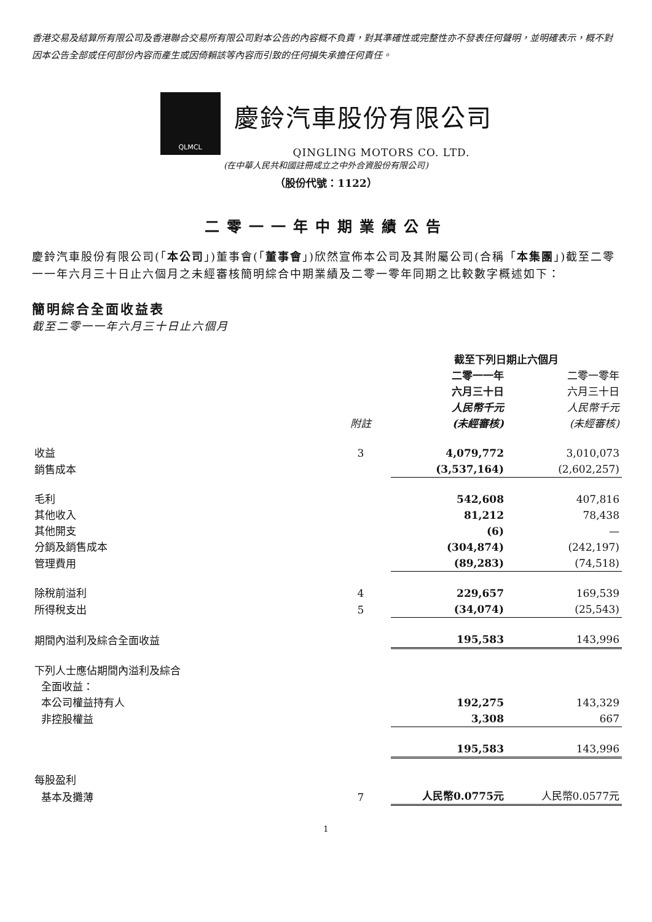香港交易及結算所有限公司及香港聯合交易所有限公司對本公告的內容概不負責，對其準確性或完整性亦不發表任何聲明，並明確表示，概不對因本公告全部或任何部份內容而產生或因倚賴該等內容而引致的任何損失承擔任何責任。
QLMCL
慶鈴汽車股份有限公司
QINGLING MOTORS CO. LTD.
(在中華人民共和國註冊成立之中外合資股份有限公司)
（股份代號：1122）
二零一一年中期業績公告
慶鈴汽車股份有限公司(「本公司」)董事會(「董事會」)欣然宣佈本公司及其附屬公司(合稱「本集團」)截至二零一一年六月三十日止六個月之未經審核簡明綜合中期業績及二零一零年同期之比較數字概述如下：
簡明綜合全面收益表
截至二零一一年六月三十日止六個月
| | | 截至下列日期止六個月 | |
| --- | --- | --- | --- |
| | 附註 | 二零一一年 六月三十日 人民幣千元 (未經審核) | 二零一零年 六月三十日 人民幣千元 (未經審核) |
| 收益 | 3 | 4,079,772 | 3,010,073 |
| 銷售成本 | | (3,537,164) | (2,602,257) |
| 毛利 | | 542,608 | 407,816 |
| 其他收入 | | 81,212 | 78,438 |
| 其他開支 | | (6) | — |
| 分銷及銷售成本 | | (304,874) | (242,197) |
| 管理費用 | | (89,283) | (74,518) |
| 除稅前溢利 | 4 | 229,657 | 169,539 |
| 所得稅支出 | 5 | (34,074) | (25,543) |
| 期間內溢利及綜合全面收益 | | 195,583 | 143,996 |
| 下列人士應佔期間內溢利及綜合 全面收益： | | | |
| 本公司權益持有人 | | 192,275 | 143,329 |
| 非控股權益 | | 3,308 | 667 |
| | | 195,583 | 143,996 |
| 每股盈利 | | | |
| 基本及攤薄 | 7 | 人民幣0.0775元 | 人民幣0.0577元 |
1